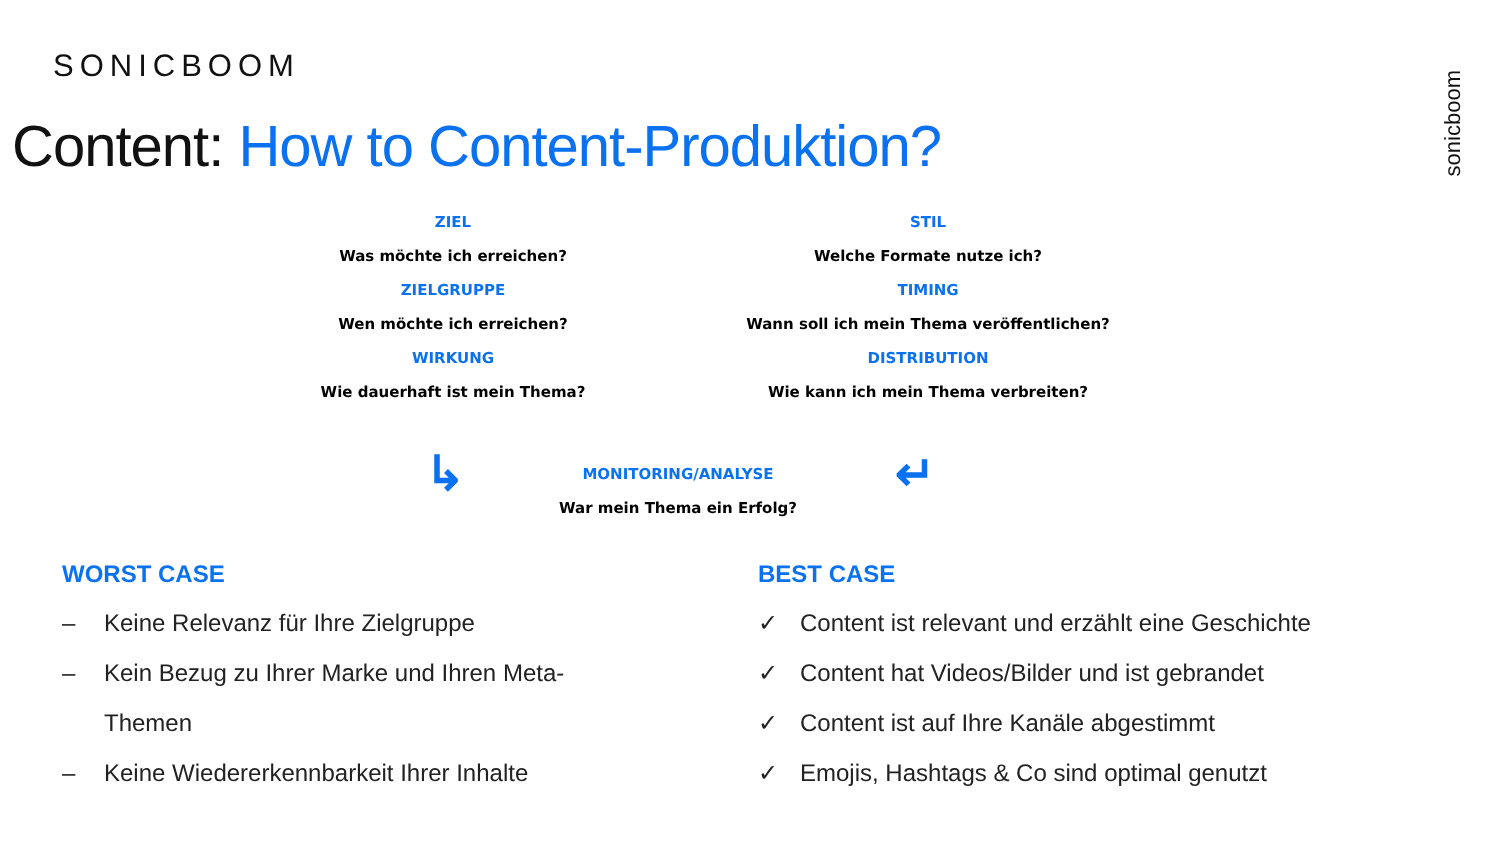SONICBOOM
Content: How to Content-Produktion?
sonicboom
ZIEL
Was möchte ich erreichen?
ZIELGRUPPE
Wen möchte ich erreichen?
WIRKUNG
Wie dauerhaft ist mein Thema?
STIL
Welche Formate nutze ich?
TIMING
Wann soll ich mein Thema veröffentlichen?
DISTRIBUTION
Wie kann ich mein Thema verbreiten?
↳
MONITORING/ANALYSE
War mein Thema ein Erfolg?
↵
WORST CASE
– Keine Relevanz für Ihre Zielgruppe
– Kein Bezug zu Ihrer Marke und Ihren Meta-
Themen
– Keine Wiedererkennbarkeit Ihrer Inhalte
BEST CASE
✓ Content ist relevant und erzählt eine Geschichte
✓ Content hat Videos/Bilder und ist gebrandet
✓ Content ist auf Ihre Kanäle abgestimmt
✓ Emojis, Hashtags & Co sind optimal genutzt